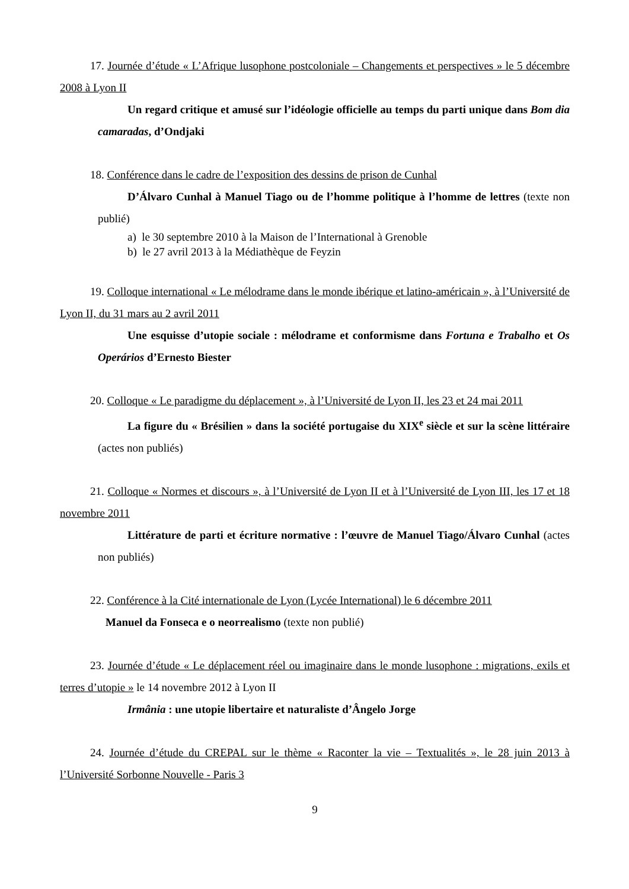17. Journée d’étude « L’Afrique lusophone postcoloniale – Changements et perspectives » le 5 décembre 2008 à Lyon II
Un regard critique et amusé sur l’idéologie officielle au temps du parti unique dans Bom dia camaradas, d’Ondjaki
18. Conférence dans le cadre de l’exposition des dessins de prison de Cunhal
D’Álvaro Cunhal à Manuel Tiago ou de l’homme politique à l’homme de lettres (texte non publié)
a) le 30 septembre 2010 à la Maison de l’International à Grenoble
b) le 27 avril 2013 à la Médiathèque de Feyzin
19. Colloque international « Le mélodrame dans le monde ibérique et latino-américain », à l’Université de Lyon II, du 31 mars au 2 avril 2011
Une esquisse d’utopie sociale : mélodrame et conformisme dans Fortuna e Trabalho et Os Operários d’Ernesto Biester
20. Colloque « Le paradigme du déplacement », à l’Université de Lyon II, les 23 et 24 mai 2011
La figure du « Brésilien » dans la société portugaise du XIX<sup>e</sup> siècle et sur la scène littéraire (actes non publiés)
21. Colloque « Normes et discours », à l’Université de Lyon II et à l’Université de Lyon III, les 17 et 18 novembre 2011
Littérature de parti et écriture normative : l’œuvre de Manuel Tiago/Álvaro Cunhal (actes non publiés)
22. Conférence à la Cité internationale de Lyon (Lycée International) le 6 décembre 2011
Manuel da Fonseca e o neorrealismo (texte non publié)
23. Journée d’étude « Le déplacement réel ou imaginaire dans le monde lusophone : migrations, exils et terres d’utopie » le 14 novembre 2012 à Lyon II
Irmânia : une utopie libertaire et naturaliste d’Ângelo Jorge
24. Journée d’étude du CREPAL sur le thème « Raconter la vie – Textualités », le 28 juin 2013 à l’Université Sorbonne Nouvelle - Paris 3
9